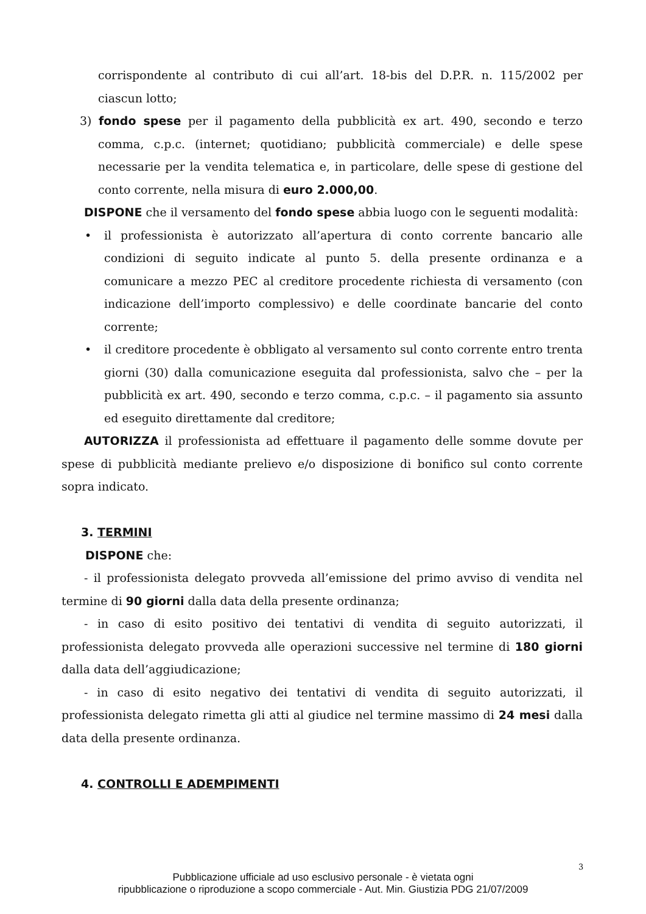corrispondente al contributo di cui all’art. 18-bis del D.P.R. n. 115/2002 per ciascun lotto;
3) fondo spese per il pagamento della pubblicità ex art. 490, secondo e terzo comma, c.p.c. (internet; quotidiano; pubblicità commerciale) e delle spese necessarie per la vendita telematica e, in particolare, delle spese di gestione del conto corrente, nella misura di euro 2.000,00.
DISPONE che il versamento del fondo spese abbia luogo con le seguenti modalità:
• il professionista è autorizzato all’apertura di conto corrente bancario alle condizioni di seguito indicate al punto 5. della presente ordinanza e a comunicare a mezzo PEC al creditore procedente richiesta di versamento (con indicazione dell’importo complessivo) e delle coordinate bancarie del conto corrente;
• il creditore procedente è obbligato al versamento sul conto corrente entro trenta giorni (30) dalla comunicazione eseguita dal professionista, salvo che – per la pubblicità ex art. 490, secondo e terzo comma, c.p.c. – il pagamento sia assunto ed eseguito direttamente dal creditore;
AUTORIZZA il professionista ad effettuare il pagamento delle somme dovute per spese di pubblicità mediante prelievo e/o disposizione di bonifico sul conto corrente sopra indicato.
3. TERMINI
DISPONE che:
- il professionista delegato provveda all’emissione del primo avviso di vendita nel termine di 90 giorni dalla data della presente ordinanza;
- in caso di esito positivo dei tentativi di vendita di seguito autorizzati, il professionista delegato provveda alle operazioni successive nel termine di 180 giorni dalla data dell’aggiudicazione;
- in caso di esito negativo dei tentativi di vendita di seguito autorizzati, il professionista delegato rimetta gli atti al giudice nel termine massimo di 24 mesi dalla data della presente ordinanza.
4. CONTROLLI E ADEMPIMENTI
3
Pubblicazione ufficiale ad uso esclusivo personale - è vietata ogni
ripubblicazione o riproduzione a scopo commerciale - Aut. Min. Giustizia PDG 21/07/2009